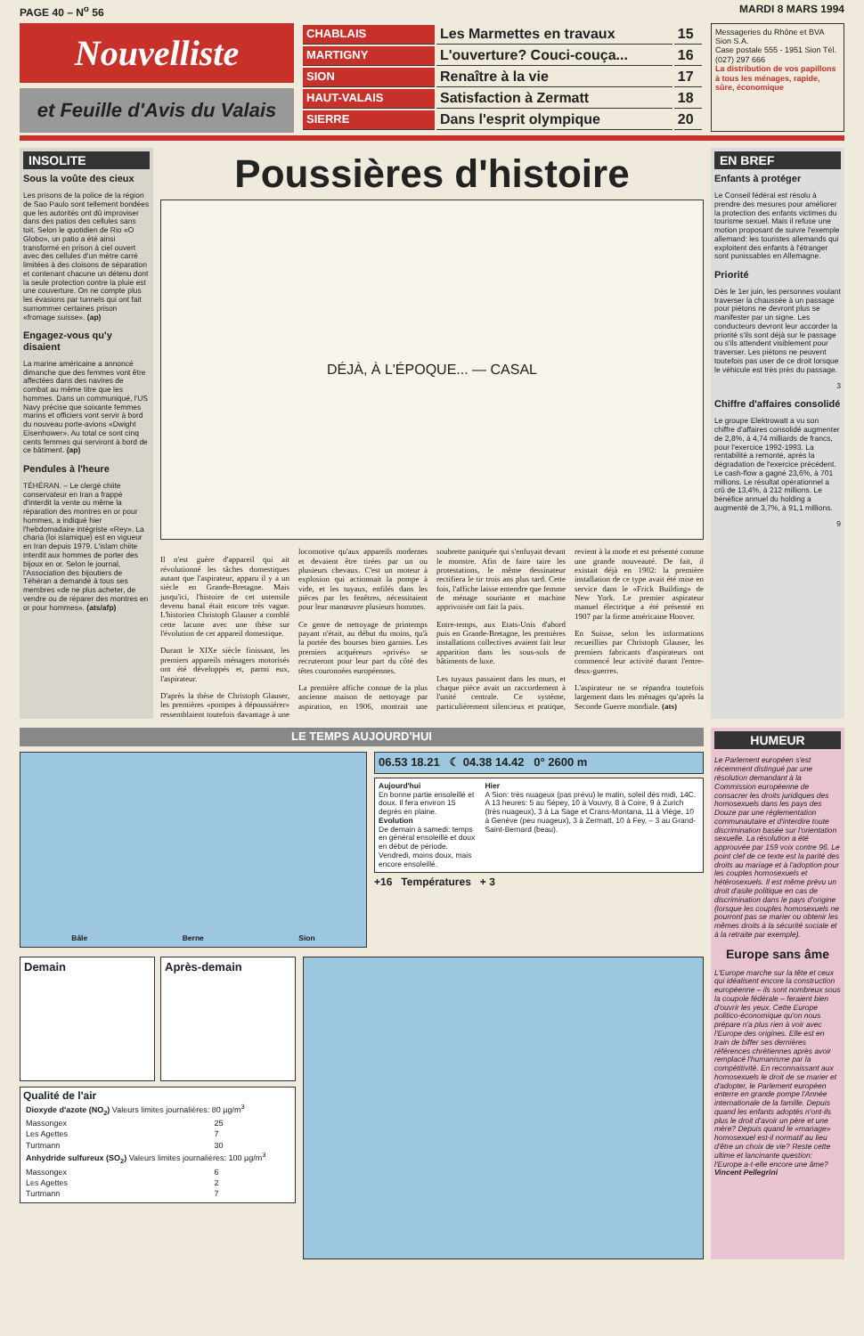PAGE 40 – N<sup>o</sup> 56 MARDI 8 MARS 1994
Nouvelliste
et Feuille d'Avis du Valais
| CHABLAIS | Les Marmettes en travaux | 15 |
| MARTIGNY | L'ouverture? Couci-couça... | 16 |
| SION | Renaître à la vie | 17 |
| HAUT-VALAIS | Satisfaction à Zermatt | 18 |
| SIERRE | Dans l'esprit olympique | 20 |
Messageries du Rhône et BVA Sion S.A.
Case postale 555 - 1951 Sion Tél. (027) 297 666
La distribution de vos papillons à tous les ménages, rapide, sûre, économique
INSOLITE
Sous la voûte des cieux
Les prisons de la police de la région de Sao Paulo sont tellement bondées que les autorités ont dû improviser dans des patios des cellules sans toit. Selon le quotidien de Rio «O Globo», un patio a été ainsi transformé en prison à ciel ouvert avec des cellules d'un mètre carré limitées à des cloisons de séparation et contenant chacune un détenu dont la seule protection contre la pluie est une couverture. On ne compte plus les évasions par tunnels qui ont fait surnommer certaines prison «fromage suisse». (ap)
Engagez-vous qu'y disaient
La marine américaine a annoncé dimanche que des femmes vont être affectées dans des navires de combat au même titre que les hommes. Dans un communiqué, l'US Navy précise que soixante femmes marins et officiers vont servir à bord du nouveau porte-avions «Dwight Eisenhower». Au total ce sont cinq cents femmes qui serviront à bord de ce bâtiment. (ap)
Pendules à l'heure
TÉHÉRAN. – Le clergé chiite conservateur en Iran a frappé d'interdit la vente ou même la réparation des montres en or pour hommes, a indiqué hier l'hebdomadaire intégriste «Rey». La charia (loi islamique) est en vigueur en Iran depuis 1979. L'islam chiite interdit aux hommes de porter des bijoux en or. Selon le journal, l'Association des bijoutiers de Téhéran a demandé à tous ses membres «de ne plus acheter, de vendre ou de réparer des montres en or pour hommes». (ats/afp)
Poussières d'histoire
DÉJÀ, À L'ÉPOQUE... — CASAL
Il n'est guère d'appareil qui ait révolutionné les tâches domestiques autant que l'aspirateur, apparu il y a un siècle en Grande-Bretagne. Mais jusqu'ici, l'histoire de cet ustensile devenu banal était encore très vague. L'historien Christoph Glauser a comblé cette lacune avec une thèse sur l'évolution de cet appareil domestique.
Durant le XIXe siècle finissant, les premiers appareils ménagers motorisés ont été développés et, parmi eux, l'aspirateur.
D'après la thèse de Christoph Glauser, les premières «pompes à dépoussiérer» ressemblaient toutefois davantage à une locomotive qu'aux appareils modernes et devaient être tirées par un ou plusieurs chevaux. C'est un moteur à explosion qui actionnait la pompe à vide, et les tuyaux, enfilés dans les pièces par les fenêtres, nécessitaient pour leur manœuvre plusieurs hommes.
Ce genre de nettoyage de printemps payant n'était, au début du moins, qu'à la portée des bourses bien garnies. Les premiers acquéreurs «privés» se recruteront pour leur part du côté des têtes couronnées européennes.
La première affiche connue de la plus ancienne maison de nettoyage par aspiration, en 1906, montrait une soubrette paniquée qui s'enfuyait devant le monstre. Afin de faire taire les protestations, le même dessinateur rectifiera le tir trois ans plus tard. Cette fois, l'affiche laisse entendre que femme de ménage souriante et machine apprivoisée ont fait la paix.
Entre-temps, aux Etats-Unis d'abord puis en Grande-Bretagne, les premières installations collectives avaient fait leur apparition dans les sous-sols de bâtiments de luxe.
Les tuyaux passaient dans les murs, et chaque pièce avait un raccordement à l'unité centrale. Ce système, particulièrement silencieux et pratique, revient à la mode et est présenté comme une grande nouveauté. De fait, il existait déjà en 1902: la première installation de ce type avait été mise en service dans le «Frick Building» de New York. Le premier aspirateur manuel électrique a été présenté en 1907 par la firme américaine Hoover.
En Suisse, selon les informations recueillies par Christoph Glauser, les premiers fabricants d'aspirateurs ont commencé leur activité durant l'entre-deux-guerres.
L'aspirateur ne se répandra toutefois largement dans les ménages qu'après la Seconde Guerre mondiale. (ats)
EN BREF
Enfants à protéger
Le Conseil fédéral est résolu à prendre des mesures pour améliorer la protection des enfants victimes du tourisme sexuel. Mais il refuse une motion proposant de suivre l'exemple allemand: les touristes allemands qui exploitent des enfants à l'étranger sont punissables en Allemagne.
Priorité
Dès le 1er juin, les personnes voulant traverser la chaussée à un passage pour piétons ne devront plus se manifester par un signe. Les conducteurs devront leur accorder la priorité s'ils sont déjà sur le passage ou s'ils attendent visiblement pour traverser. Les piétons ne peuvent toutefois pas user de ce droit lorsque le véhicule est très près du passage.
3
Chiffre d'affaires consolidé
Le groupe Elektrowatt a vu son chiffre d'affaires consolidé augmenter de 2,8%, à 4,74 milliards de francs, pour l'exercice 1992-1993. La rentabilité a remonté, après la dégradation de l'exercice précédent. Le cash-flow a gagné 23,6%, à 701 millions. Le résultat opérationnel a crû de 13,4%, à 212 millions. Le bénéfice annuel du holding a augmenté de 3,7%, à 91,1 millions.
9
LE TEMPS AUJOURD'HUI
Bâle Berne Sion
06.53 18.21 ☾ 04.38 14.42 0° 2600 m
Aujourd'hui
En bonne partie ensoleillé et doux. Il fera environ 15 degrés en plaine.
Evolution
De demain à samedi: temps en général ensoleillé et doux en début de période. Vendredi, moins doux, mais encore ensoleillé.
Hier
A Sion: très nuageux (pas prévu) le matin, soleil dès midi, 14C. A 13 heures: 5 au Sépey, 10 à Vouvry, 8 à Coire, 9 à Zurich (très nuageux), 3 à La Sage et Crans-Montana, 11 à Viège, 10 à Genève (peu nuageux), 3 à Zermatt, 10 à Fey, – 3 au Grand-Saint-Bernard (beau).
+16 Températures + 3
Demain Après-demain
Qualité de l'air
| Dioxyde d'azote (NO<sub>2</sub>) Valeurs limites journalières: 80 µg/m<sup>3</sup> | |
| Massongex | 25 |
| Les Agettes | 7 |
| Turtmann | 30 |
| Anhydride sulfureux (SO<sub>2</sub>) Valeurs limites journalières: 100 µg/m<sup>3</sup> | |
| Massongex | 6 |
| Les Agettes | 2 |
| Turtmann | 7 |
HUMEUR
Le Parlement européen s'est récemment distingué par une résolution demandant à la Commission européenne de consacrer les droits juridiques des homosexuels dans les pays des Douze par une réglementation communautaire et d'interdire toute discrimination basée sur l'orientation sexuelle. La résolution a été approuvée par 159 voix contre 96. Le point clef de ce texte est la parité des droits au mariage et à l'adoption pour les couples homosexuels et hétérosexuels. Il est même prévu un droit d'asile politique en cas de discrimination dans le pays d'origine (lorsque les couples homosexuels ne pourront pas se marier ou obtenir les mêmes droits à la sécurité sociale et à la retraite par exemple).
Europe sans âme
L'Europe marche sur la tête et ceux qui idéalisent encore la construction européenne – ils sont nombreux sous la coupole fédérale – feraient bien d'ouvrir les yeux. Cette Europe politico-économique qu'on nous prépare n'a plus rien à voir avec l'Europe des origines. Elle est en train de biffer ses dernières références chrétiennes après avoir remplacé l'humanisme par la compétitivité. En reconnaissant aux homosexuels le droit de se marier et d'adopter, le Parlement européen enterre en grande pompe l'Année internationale de la famille. Depuis quand les enfants adoptés n'ont-ils plus le droit d'avoir un père et une mère? Depuis quand le «mariage» homosexuel est-il normatif au lieu d'être un choix de vie? Reste cette ultime et lancinante question: l'Europe a-t-elle encore une âme? Vincent Pellegrini